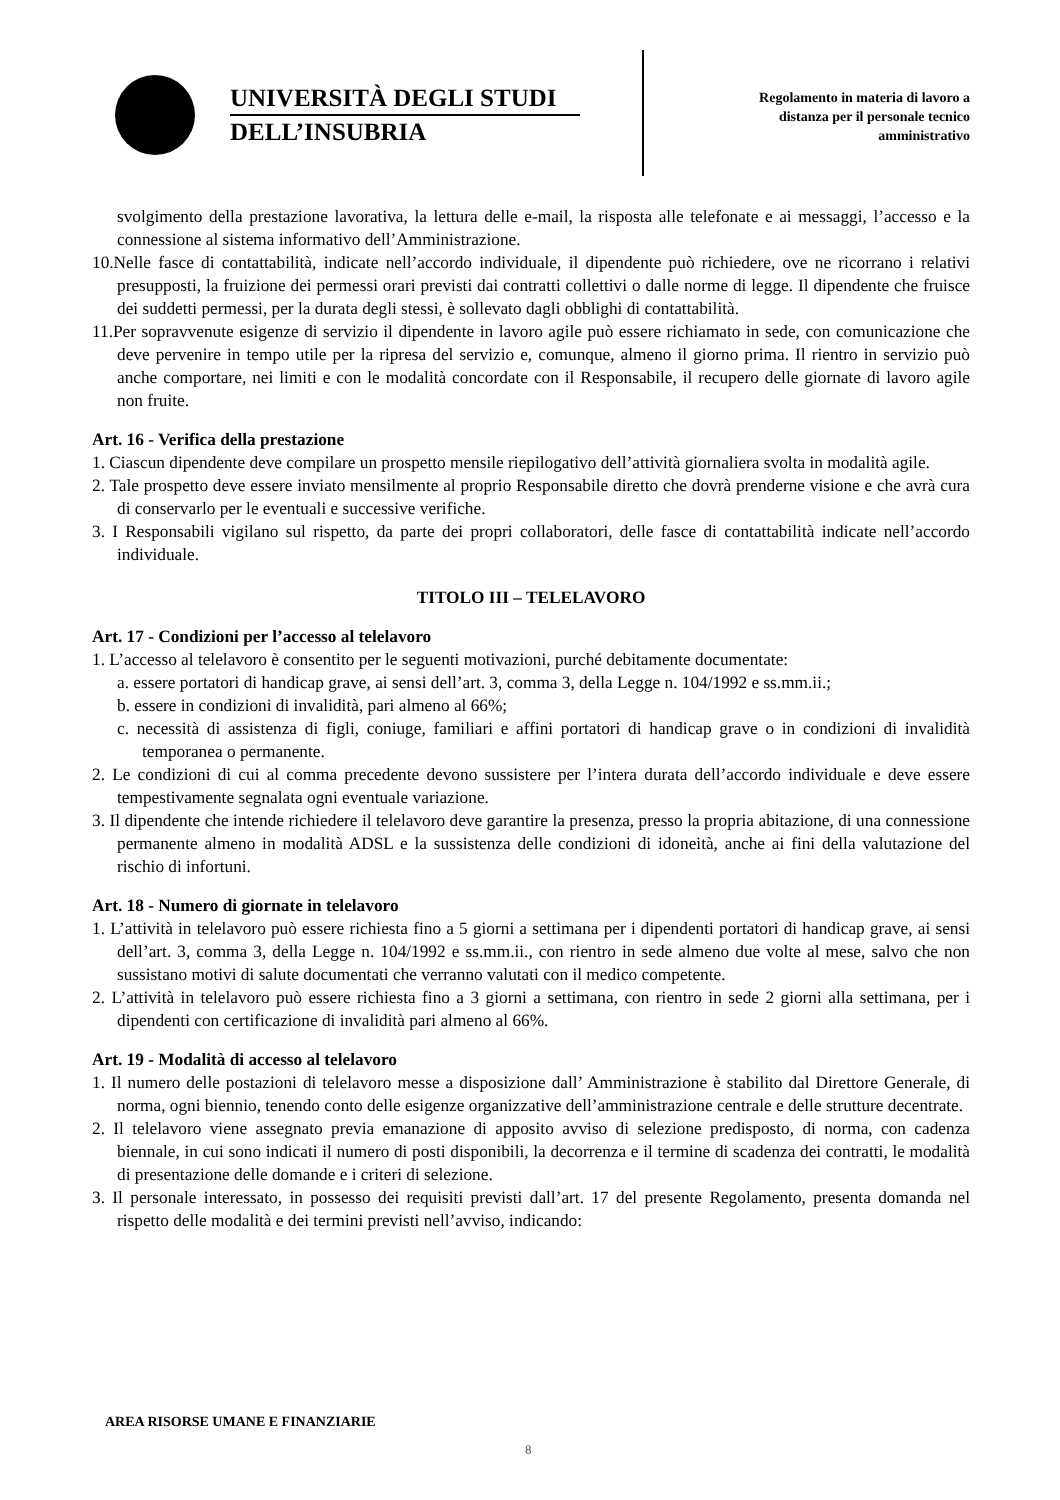UNIVERSITÀ DEGLI STUDI
DELL’INSUBRIA
Regolamento in materia di lavoro a
distanza per il personale tecnico
amministrativo
svolgimento della prestazione lavorativa, la lettura delle e-mail, la risposta alle telefonate e ai messaggi, l’accesso e la connessione al sistema informativo dell’Amministrazione.
10.Nelle fasce di contattabilità, indicate nell’accordo individuale, il dipendente può richiedere, ove ne ricorrano i relativi presupposti, la fruizione dei permessi orari previsti dai contratti collettivi o dalle norme di legge. Il dipendente che fruisce dei suddetti permessi, per la durata degli stessi, è sollevato dagli obblighi di contattabilità.
11.Per sopravvenute esigenze di servizio il dipendente in lavoro agile può essere richiamato in sede, con comunicazione che deve pervenire in tempo utile per la ripresa del servizio e, comunque, almeno il giorno prima. Il rientro in servizio può anche comportare, nei limiti e con le modalità concordate con il Responsabile, il recupero delle giornate di lavoro agile non fruite.
Art. 16 - Verifica della prestazione
1. Ciascun dipendente deve compilare un prospetto mensile riepilogativo dell’attività giornaliera svolta in modalità agile.
2. Tale prospetto deve essere inviato mensilmente al proprio Responsabile diretto che dovrà prenderne visione e che avrà cura di conservarlo per le eventuali e successive verifiche.
3. I Responsabili vigilano sul rispetto, da parte dei propri collaboratori, delle fasce di contattabilità indicate nell’accordo individuale.
TITOLO III – TELELAVORO
Art. 17 - Condizioni per l’accesso al telelavoro
1. L’accesso al telelavoro è consentito per le seguenti motivazioni, purché debitamente documentate:
a. essere portatori di handicap grave, ai sensi dell’art. 3, comma 3, della Legge n. 104/1992 e ss.mm.ii.;
b. essere in condizioni di invalidità, pari almeno al 66%;
c. necessità di assistenza di figli, coniuge, familiari e affini portatori di handicap grave o in condizioni di invalidità temporanea o permanente.
2. Le condizioni di cui al comma precedente devono sussistere per l’intera durata dell’accordo individuale e deve essere tempestivamente segnalata ogni eventuale variazione.
3. Il dipendente che intende richiedere il telelavoro deve garantire la presenza, presso la propria abitazione, di una connessione permanente almeno in modalità ADSL e la sussistenza delle condizioni di idoneità, anche ai fini della valutazione del rischio di infortuni.
Art. 18 - Numero di giornate in telelavoro
1. L’attività in telelavoro può essere richiesta fino a 5 giorni a settimana per i dipendenti portatori di handicap grave, ai sensi dell’art. 3, comma 3, della Legge n. 104/1992 e ss.mm.ii., con rientro in sede almeno due volte al mese, salvo che non sussistano motivi di salute documentati che verranno valutati con il medico competente.
2. L’attività in telelavoro può essere richiesta fino a 3 giorni a settimana, con rientro in sede 2 giorni alla settimana, per i dipendenti con certificazione di invalidità pari almeno al 66%.
Art. 19 - Modalità di accesso al telelavoro
1. Il numero delle postazioni di telelavoro messe a disposizione dall’ Amministrazione è stabilito dal Direttore Generale, di norma, ogni biennio, tenendo conto delle esigenze organizzative dell’amministrazione centrale e delle strutture decentrate.
2. Il telelavoro viene assegnato previa emanazione di apposito avviso di selezione predisposto, di norma, con cadenza biennale, in cui sono indicati il numero di posti disponibili, la decorrenza e il termine di scadenza dei contratti, le modalità di presentazione delle domande e i criteri di selezione.
3. Il personale interessato, in possesso dei requisiti previsti dall’art. 17 del presente Regolamento, presenta domanda nel rispetto delle modalità e dei termini previsti nell’avviso, indicando:
AREA RISORSE UMANE E FINANZIARIE
8